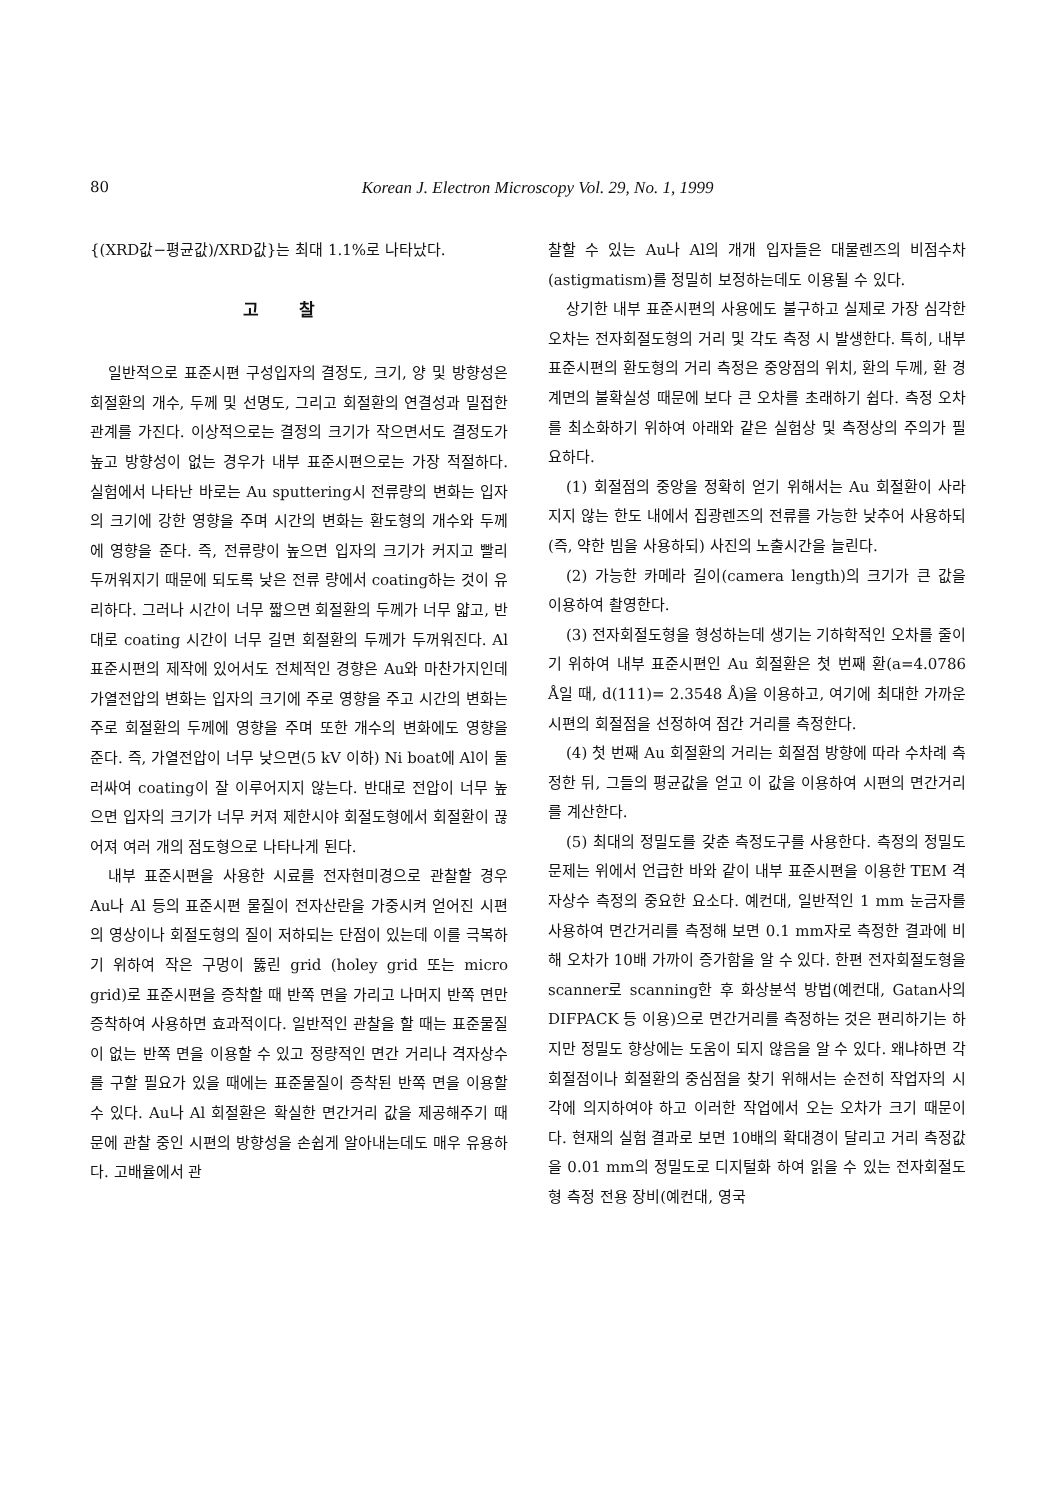80 Korean J. Electron Microscopy Vol. 29, No. 1, 1999
{(XRD값−평균값)/XRD값}는 최대 1.1%로 나타났다.
고찰
일반적으로 표준시편 구성입자의 결정도, 크기, 양 및 방향성은 회절환의 개수, 두께 및 선명도, 그리고 회절환의 연결성과 밀접한 관계를 가진다. 이상적으로는 결정의 크기가 작으면서도 결정도가 높고 방향성이 없는 경우가 내부 표준시편으로는 가장 적절하다. 실험에서 나타난 바로는 Au sputtering시 전류량의 변화는 입자의 크기에 강한 영향을 주며 시간의 변화는 환도형의 개수와 두께에 영향을 준다. 즉, 전류량이 높으면 입자의 크기가 커지고 빨리 두꺼워지기 때문에 되도록 낮은 전류 량에서 coating하는 것이 유리하다. 그러나 시간이 너무 짧으면 회절환의 두께가 너무 얇고, 반대로 coating 시간이 너무 길면 회절환의 두께가 두꺼워진다. Al 표준시편의 제작에 있어서도 전체적인 경향은 Au와 마찬가지인데 가열전압의 변화는 입자의 크기에 주로 영향을 주고 시간의 변화는 주로 회절환의 두께에 영향을 주며 또한 개수의 변화에도 영향을 준다. 즉, 가열전압이 너무 낮으면(5 kV 이하) Ni boat에 Al이 둘러싸여 coating이 잘 이루어지지 않는다. 반대로 전압이 너무 높으면 입자의 크기가 너무 커져 제한시야 회절도형에서 회절환이 끊어져 여러 개의 점도형으로 나타나게 된다.
내부 표준시편을 사용한 시료를 전자현미경으로 관찰할 경우 Au나 Al 등의 표준시편 물질이 전자산란을 가중시켜 얻어진 시편의 영상이나 회절도형의 질이 저하되는 단점이 있는데 이를 극복하기 위하여 작은 구멍이 뚫린 grid (holey grid 또는 micro grid)로 표준시편을 증착할 때 반쪽 면을 가리고 나머지 반쪽 면만 증착하여 사용하면 효과적이다. 일반적인 관찰을 할 때는 표준물질이 없는 반쪽 면을 이용할 수 있고 정량적인 면간 거리나 격자상수를 구할 필요가 있을 때에는 표준물질이 증착된 반쪽 면을 이용할 수 있다. Au나 Al 회절환은 확실한 면간거리 값을 제공해주기 때문에 관찰 중인 시편의 방향성을 손쉽게 알아내는데도 매우 유용하다. 고배율에서 관
찰할 수 있는 Au나 Al의 개개 입자들은 대물렌즈의 비점수차(astigmatism)를 정밀히 보정하는데도 이용될 수 있다.
상기한 내부 표준시편의 사용에도 불구하고 실제로 가장 심각한 오차는 전자회절도형의 거리 및 각도 측정 시 발생한다. 특히, 내부 표준시편의 환도형의 거리 측정은 중앙점의 위치, 환의 두께, 환 경계면의 불확실성 때문에 보다 큰 오차를 초래하기 쉽다. 측정 오차를 최소화하기 위하여 아래와 같은 실험상 및 측정상의 주의가 필요하다.
(1) 회절점의 중앙을 정확히 얻기 위해서는 Au 회절환이 사라지지 않는 한도 내에서 집광렌즈의 전류를 가능한 낮추어 사용하되(즉, 약한 빔을 사용하되) 사진의 노출시간을 늘린다.
(2) 가능한 카메라 길이(camera length)의 크기가 큰 값을 이용하여 촬영한다.
(3) 전자회절도형을 형성하는데 생기는 기하학적인 오차를 줄이기 위하여 내부 표준시편인 Au 회절환은 첫 번째 환(a=4.0786 Å일 때, d(111)= 2.3548 Å)을 이용하고, 여기에 최대한 가까운 시편의 회절점을 선정하여 점간 거리를 측정한다.
(4) 첫 번째 Au 회절환의 거리는 회절점 방향에 따라 수차례 측정한 뒤, 그들의 평균값을 얻고 이 값을 이용하여 시편의 면간거리를 계산한다.
(5) 최대의 정밀도를 갖춘 측정도구를 사용한다. 측정의 정밀도 문제는 위에서 언급한 바와 같이 내부 표준시편을 이용한 TEM 격자상수 측정의 중요한 요소다. 예컨대, 일반적인 1 mm 눈금자를 사용하여 면간거리를 측정해 보면 0.1 mm자로 측정한 결과에 비해 오차가 10배 가까이 증가함을 알 수 있다. 한편 전자회절도형을 scanner로 scanning한 후 화상분석 방법(예컨대, Gatan사의 DIFPACK 등 이용)으로 면간거리를 측정하는 것은 편리하기는 하지만 정밀도 향상에는 도움이 되지 않음을 알 수 있다. 왜냐하면 각 회절점이나 회절환의 중심점을 찾기 위해서는 순전히 작업자의 시각에 의지하여야 하고 이러한 작업에서 오는 오차가 크기 때문이다. 현재의 실험 결과로 보면 10배의 확대경이 달리고 거리 측정값을 0.01 mm의 정밀도로 디지털화 하여 읽을 수 있는 전자회절도형 측정 전용 장비(예컨대, 영국